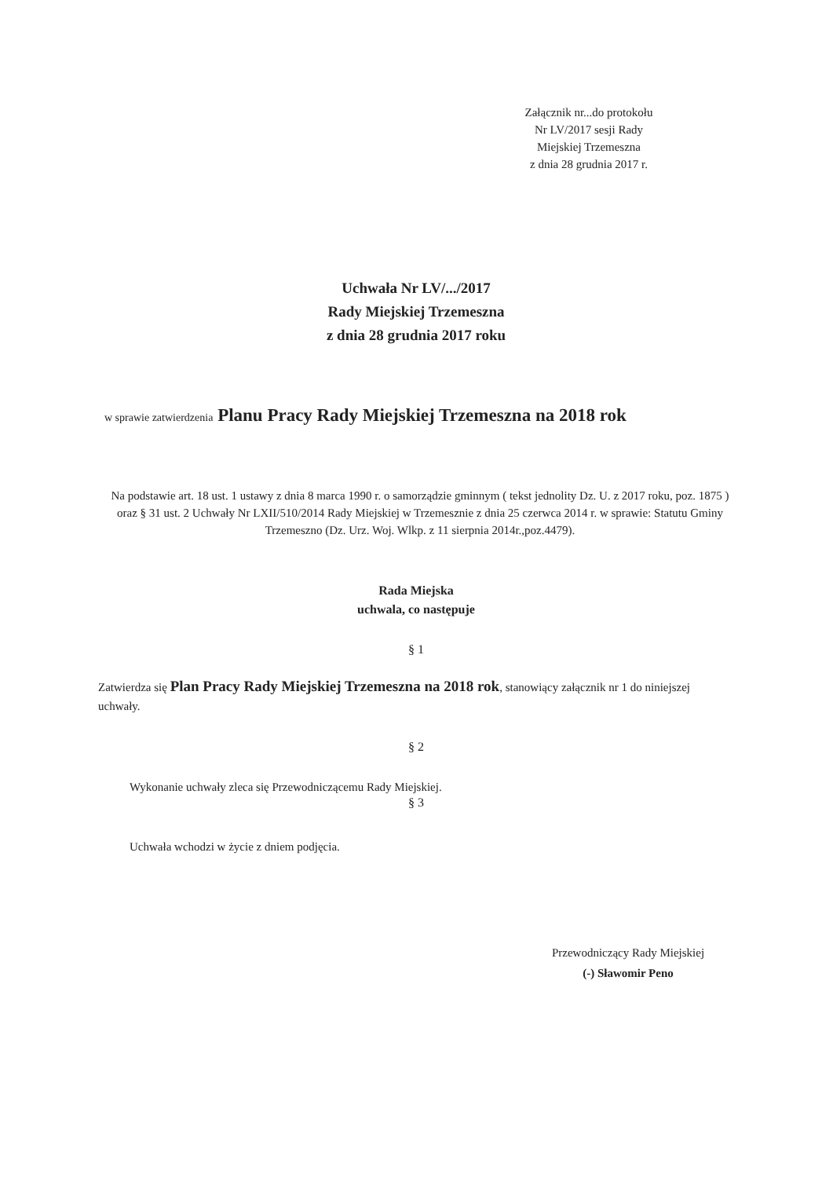Załącznik nr...do protokołu
Nr LV/2017 sesji Rady
Miejskiej Trzemeszna
z dnia 28 grudnia 2017 r.
Uchwała Nr LV/.../2017
Rady Miejskiej Trzemeszna
z dnia 28 grudnia 2017 roku
w sprawie zatwierdzenia Planu Pracy Rady Miejskiej Trzemeszna na 2018 rok
Na podstawie art. 18 ust. 1 ustawy z dnia 8 marca 1990 r. o samorządzie gminnym ( tekst jednolity Dz. U. z 2017 roku, poz. 1875 ) oraz § 31 ust. 2 Uchwały Nr LXII/510/2014 Rady Miejskiej w Trzemesznie z dnia 25 czerwca 2014 r. w sprawie: Statutu Gminy Trzemeszno (Dz. Urz. Woj. Wlkp. z 11 sierpnia 2014r.,poz.4479).
Rada Miejska
uchwala, co następuje
§ 1
Zatwierdza się Plan Pracy Rady Miejskiej Trzemeszna na 2018 rok, stanowiący załącznik nr 1 do niniejszej uchwały.
§ 2
Wykonanie uchwały zleca się Przewodniczącemu Rady Miejskiej.
§ 3
Uchwała wchodzi w życie z dniem podjęcia.
Przewodniczący Rady Miejskiej
(-) Sławomir Peno